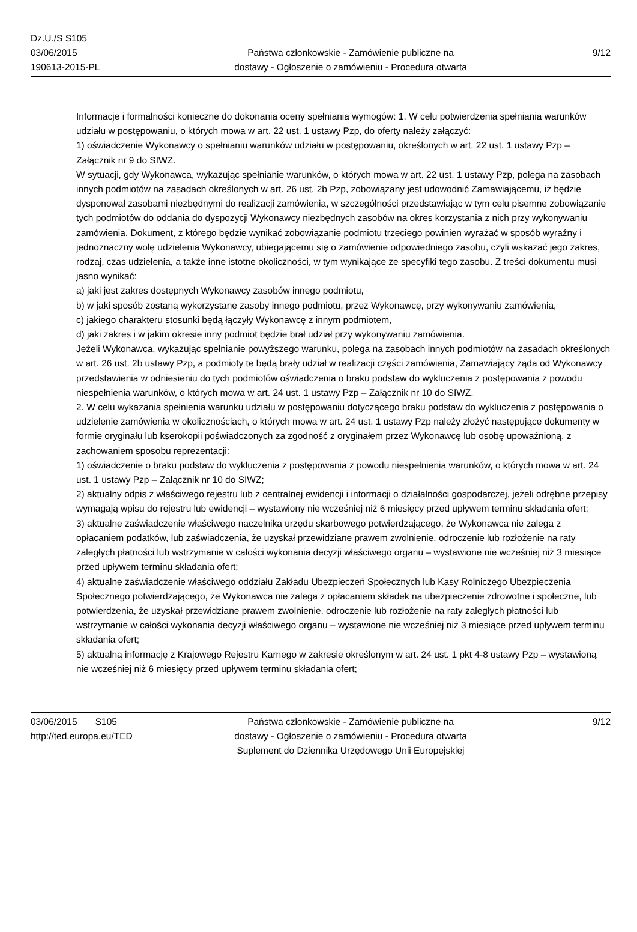Dz.U./S S105
03/06/2015
190613-2015-PL
Państwa członkowskie - Zamówienie publiczne na
dostawy - Ogłoszenie o zamówieniu - Procedura otwarta
9/12
Informacje i formalności konieczne do dokonania oceny spełniania wymogów: 1. W celu potwierdzenia spełniania warunków udziału w postępowaniu, o których mowa w art. 22 ust. 1 ustawy Pzp, do oferty należy załączyć:
1) oświadczenie Wykonawcy o spełnianiu warunków udziału w postępowaniu, określonych w art. 22 ust. 1 ustawy Pzp – Załącznik nr 9 do SIWZ.
W sytuacji, gdy Wykonawca, wykazując spełnianie warunków, o których mowa w art. 22 ust. 1 ustawy Pzp, polega na zasobach innych podmiotów na zasadach określonych w art. 26 ust. 2b Pzp, zobowiązany jest udowodnić Zamawiającemu, iż będzie dysponował zasobami niezbędnymi do realizacji zamówienia, w szczególności przedstawiając w tym celu pisemne zobowiązanie tych podmiotów do oddania do dyspozycji Wykonawcy niezbędnych zasobów na okres korzystania z nich przy wykonywaniu zamówienia. Dokument, z którego będzie wynikać zobowiązanie podmiotu trzeciego powinien wyrażać w sposób wyraźny i jednoznaczny wolę udzielenia Wykonawcy, ubiegającemu się o zamówienie odpowiedniego zasobu, czyli wskazać jego zakres, rodzaj, czas udzielenia, a także inne istotne okoliczności, w tym wynikające ze specyfiki tego zasobu. Z treści dokumentu musi jasno wynikać:
a) jaki jest zakres dostępnych Wykonawcy zasobów innego podmiotu,
b) w jaki sposób zostaną wykorzystane zasoby innego podmiotu, przez Wykonawcę, przy wykonywaniu zamówienia,
c) jakiego charakteru stosunki będą łączyły Wykonawcę z innym podmiotem,
d) jaki zakres i w jakim okresie inny podmiot będzie brał udział przy wykonywaniu zamówienia.
Jeżeli Wykonawca, wykazując spełnianie powyższego warunku, polega na zasobach innych podmiotów na zasadach określonych w art. 26 ust. 2b ustawy Pzp, a podmioty te będą brały udział w realizacji części zamówienia, Zamawiający żąda od Wykonawcy przedstawienia w odniesieniu do tych podmiotów oświadczenia o braku podstaw do wykluczenia z postępowania z powodu niespełnienia warunków, o których mowa w art. 24 ust. 1 ustawy Pzp – Załącznik nr 10 do SIWZ.
2. W celu wykazania spełnienia warunku udziału w postępowaniu dotyczącego braku podstaw do wykluczenia z postępowania o udzielenie zamówienia w okolicznościach, o których mowa w art. 24 ust. 1 ustawy Pzp należy złożyć następujące dokumenty w formie oryginału lub kserokopii poświadczonych za zgodność z oryginałem przez Wykonawcę lub osobę upoważnioną, z zachowaniem sposobu reprezentacji:
1) oświadczenie o braku podstaw do wykluczenia z postępowania z powodu niespełnienia warunków, o których mowa w art. 24 ust. 1 ustawy Pzp – Załącznik nr 10 do SIWZ;
2) aktualny odpis z właściwego rejestru lub z centralnej ewidencji i informacji o działalności gospodarczej, jeżeli odrębne przepisy wymagają wpisu do rejestru lub ewidencji – wystawiony nie wcześniej niż 6 miesięcy przed upływem terminu składania ofert;
3) aktualne zaświadczenie właściwego naczelnika urzędu skarbowego potwierdzającego, że Wykonawca nie zalega z opłacaniem podatków, lub zaświadczenia, że uzyskał przewidziane prawem zwolnienie, odroczenie lub rozłożenie na raty zaległych płatności lub wstrzymanie w całości wykonania decyzji właściwego organu – wystawione nie wcześniej niż 3 miesiące przed upływem terminu składania ofert;
4) aktualne zaświadczenie właściwego oddziału Zakładu Ubezpieczeń Społecznych lub Kasy Rolniczego Ubezpieczenia Społecznego potwierdzającego, że Wykonawca nie zalega z opłacaniem składek na ubezpieczenie zdrowotne i społeczne, lub potwierdzenia, że uzyskał przewidziane prawem zwolnienie, odroczenie lub rozłożenie na raty zaległych płatności lub wstrzymanie w całości wykonania decyzji właściwego organu – wystawione nie wcześniej niż 3 miesiące przed upływem terminu składania ofert;
5) aktualną informację z Krajowego Rejestru Karnego w zakresie określonym w art. 24 ust. 1 pkt 4-8 ustawy Pzp – wystawioną nie wcześniej niż 6 miesięcy przed upływem terminu składania ofert;
03/06/2015 S105
http://ted.europa.eu/TED
Państwa członkowskie - Zamówienie publiczne na
dostawy - Ogłoszenie o zamówieniu - Procedura otwarta
Suplement do Dziennika Urzędowego Unii Europejskiej
9/12